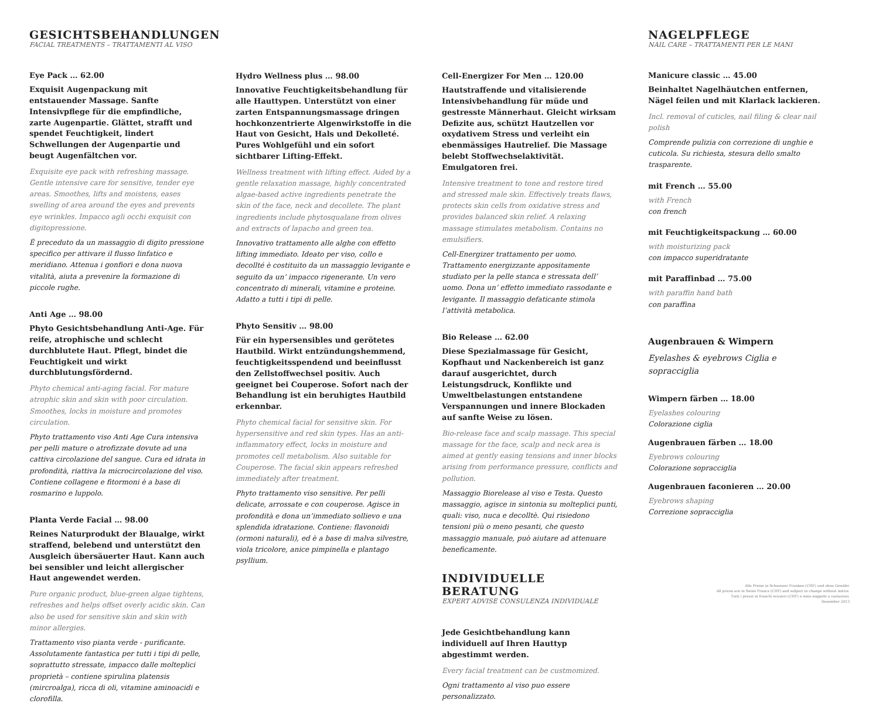GESICHTSBEHANDLUNGEN
FACIAL TREATMENTS – TRATTAMENTI AL VISO
Eye Pack … 62.00
Exquisit Augenpackung mit entstauender Massage. Sanfte Intensivpflege für die empfindliche, zarte Augenpartie. Glättet, strafft und spendet Feuchtigkeit, lindert Schwellungen der Augenpartie und beugt Augenfältchen vor.
Exquisite eye pack with refreshing massage. Gentle intensive care for sensitive, tender eye areas. Smoothes, lifts and moistens, eases swelling of area around the eyes and prevents eye wrinkles. Impacco agli occhi exquisit con digitopressione.
È preceduto da un massaggio di digito pressione specifico per attivare il flusso linfatico e meridiano. Attenua i gonfiori e dona nuova vitalità, aiuta a prevenire la formazione di piccole rughe.
Anti Age … 98.00
Phyto Gesichtsbehandlung Anti-Age. Für reife, atrophische und schlecht durchblutete Haut. Pflegt, bindet die Feuchtigkeit und wirkt durchblutungsfördernd.
Phyto chemical anti-aging facial. For mature atrophic skin and skin with poor circulation. Smoothes, locks in moisture and promotes circulation.
Phyto trattamento viso Anti Age Cura intensiva per pelli mature o atrofizzate dovute ad una cattiva circolazione del sangue. Cura ed idrata in profondità, riattiva la microcircolazione del viso. Contiene collagene e fitormoni è a base di rosmarino e luppolo.
Planta Verde Facial … 98.00
Reines Naturprodukt der Blaualge, wirkt straffend, belebend und unterstützt den Ausgleich übersäuerter Haut. Kann auch bei sensibler und leicht allergischer Haut angewendet werden.
Pure organic product, blue-green algae tightens, refreshes and helps offset overly acidic skin. Can also be used for sensitive skin and skin with minor allergies.
Trattamento viso pianta verde - purificante. Assolutamente fantastica per tutti i tipi di pelle, soprattutto stressate, impacco dalle molteplici proprietà – contiene spirulina platensis (mircroalga), ricca di oli, vitamine aminoacidi e clorofilla.
Hydro Wellness plus … 98.00
Innovative Feuchtigkeitsbehandlung für alle Hauttypen. Unterstützt von einer zarten Entspannungsmassage dringen hochkonzentrierte Algenwirkstoffe in die Haut von Gesicht, Hals und Dekolleté. Pures Wohlgefühl und ein sofort sichtbarer Lifting-Effekt.
Wellness treatment with lifting effect. Aided by a gentle relaxation massage, highly concentrated algae-based active ingredients penetrate the skin of the face, neck and decollete. The plant ingredients include phytosqualane from olives and extracts of lapacho and green tea.
Innovativo trattamento alle alghe con effetto lifting immediato. Ideato per viso, collo e decollté è costituito da un massaggio levigante e seguito da un’ impacco rigenerante. Un vero concentrato di minerali, vitamine e proteine. Adatto a tutti i tipi di pelle.
Phyto Sensitiv … 98.00
Für ein hypersensibles und gerötetes Hautbild. Wirkt entzündungshemmend, feuchtigkeitsspendend und beeinflusst den Zellstoffwechsel positiv. Auch geeignet bei Couperose. Sofort nach der Behandlung ist ein beruhigtes Hautbild erkennbar.
Phyto chemical facial for sensitive skin. For hypersensitive and red skin types. Has an anti-inflammatory effect, locks in moisture and promotes cell metabolism. Also suitable for Couperose. The facial skin appears refreshed immediately after treatment.
Phyto trattamento viso sensitive. Per pelli delicate, arrossate e con couperose. Agisce in profondità e dona un’immediato sollievo e una splendida idratazione. Contiene: flavonoidi (ormoni naturali), ed è a base di malva silvestre, viola tricolore, anice pimpinella e plantago psyllium.
Cell-Energizer For Men … 120.00
Hautstraffende und vitalisierende Intensivbehandlung für müde und gestresste Männerhaut. Gleicht wirksam Defizite aus, schützt Hautzellen vor oxydativem Stress und verleiht ein ebenmässiges Hautrelief. Die Massage belebt Stoffwechselaktivität. Emulgatoren frei.
Intensive treatment to tone and restore tired and stressed male skin. Effectively treats flaws, protects skin cells from oxidative stress and provides balanced skin relief. A relaxing massage stimulates metabolism. Contains no emulsifiers.
Cell-Energizer trattamento per uomo. Trattamento energizzante appositamente studiato per la pelle stanca e stressata dell’ uomo. Dona un’ effetto immediato rassodante e levigante. Il massaggio defaticante stimola l’attività metabolica.
Bio Release … 62.00
Diese Spezialmassage für Gesicht, Kopfhaut und Nackenbereich ist ganz darauf ausgerichtet, durch Leistungsdruck, Konflikte und Umweltbelastungen entstandene Verspannungen und innere Blockaden auf sanfte Weise zu lösen.
Bio-release face and scalp massage. This special massage for the face, scalp and neck area is aimed at gently easing tensions and inner blocks arising from performance pressure, conflicts and pollution.
Massaggio Biorelease al viso e Testa. Questo massaggio, agisce in sintonia su molteplici punti, quali: viso, nuca e decolltè. Qui risiedono tensioni più o meno pesanti, che questo massaggio manuale, può aiutare ad attenuare beneficamente.
INDIVIDUELLE BERATUNG
EXPERT ADVISE CONSULENZA INDIVIDUALE
Jede Gesichtbehandlung kann individuell auf Ihren Hauttyp abgestimmt werden.
Every facial treatment can be custmomized.
Ogni trattamento al viso puo essere personalizzato.
NAGELPFLEGE
NAIL CARE – TRATTAMENTI PER LE MANI
Manicure classic … 45.00
Beinhaltet Nagelhäutchen entfernen, Nägel feilen und mit Klarlack lackieren.
Incl. removal of cuticles, nail filing & clear nail polish
Comprende pulizia con correzione di unghie e cuticola. Su richiesta, stesura dello smalto trasparente.
mit French … 55.00
with French
con french
mit Feuchtigkeitspackung … 60.00
with moisturizing pack
con impacco superidratante
mit Paraffinbad … 75.00
with paraffin hand bath
con paraffina
Augenbrauen & Wimpern
Eyelashes & eyebrows Ciglia e sopracciglia
Wimpern färben … 18.00
Eyelashes colouring
Colorazione ciglia
Augenbrauen färben … 18.00
Eyebrows colouring
Colorazione sopracciglia
Augenbrauen faconieren … 20.00
Eyebrows shaping
Correzione sopracciglia
Alle Preise in Schweizer Franken (CHF) und ohne Gewähr.
All prices are in Swiss Francs (CHF) and subject to change without notice.
Tutti i prezzi in franchi svizzeri (CHF) e sono soggetti a variazioni.
Dezember 2013